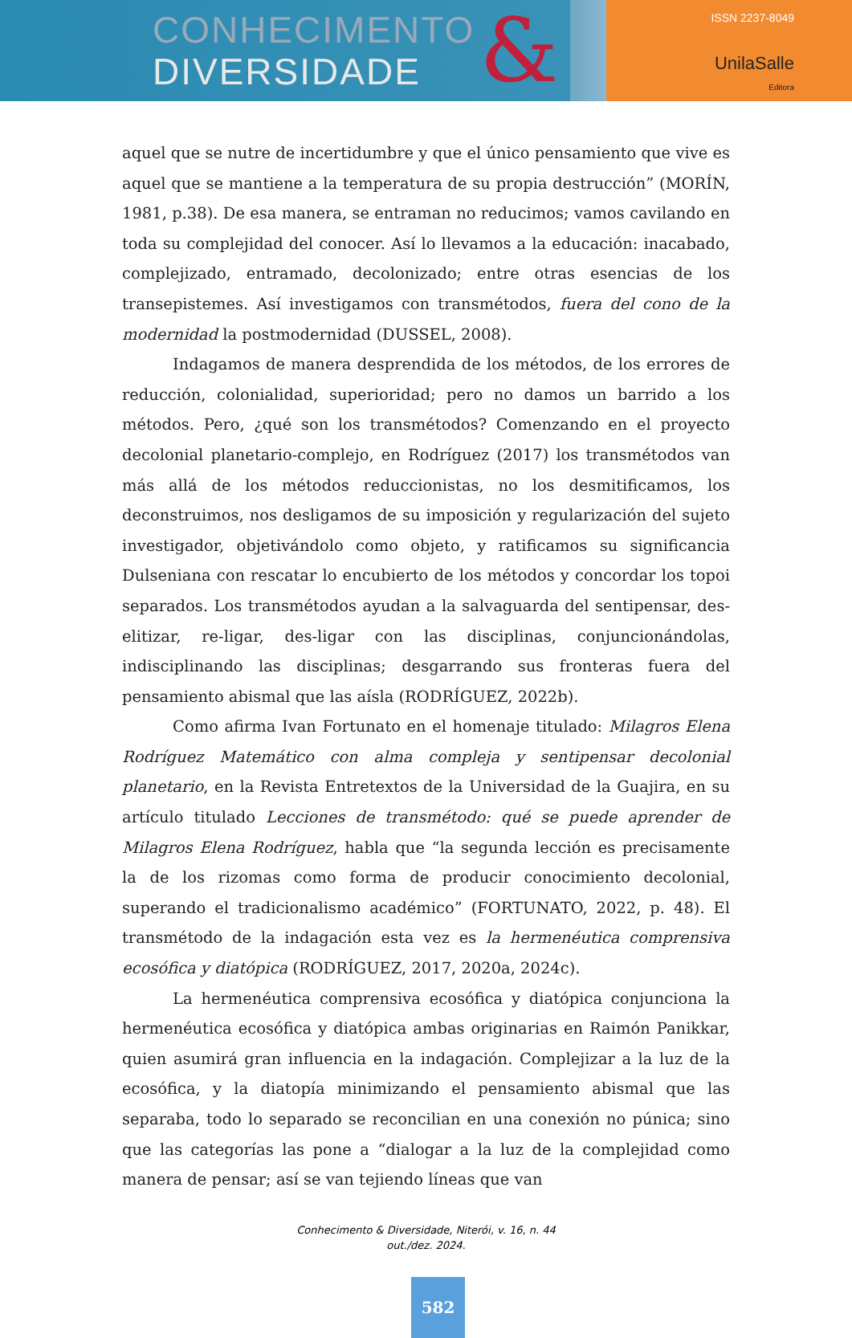CONHECIMENTO
DIVERSIDADE
&
ISSN 2237-8049
UnilaSalle
Editora
aquel que se nutre de incertidumbre y que el único pensamiento que vive es aquel que se mantiene a la temperatura de su propia destrucción” (MORÍN, 1981, p.38). De esa manera, se entraman no reducimos; vamos cavilando en toda su complejidad del conocer. Así lo llevamos a la educación: inacabado, complejizado, entramado, decolonizado; entre otras esencias de los transepistemes. Así investigamos con transmétodos, fuera del cono de la modernidad la postmodernidad (DUSSEL, 2008).
Indagamos de manera desprendida de los métodos, de los errores de reducción, colonialidad, superioridad; pero no damos un barrido a los métodos. Pero, ¿qué son los transmétodos? Comenzando en el proyecto decolonial planetario-complejo, en Rodríguez (2017) los transmétodos van más allá de los métodos reduccionistas, no los desmitificamos, los deconstruimos, nos desligamos de su imposición y regularización del sujeto investigador, objetivándolo como objeto, y ratificamos su significancia Dulseniana con rescatar lo encubierto de los métodos y concordar los topoi separados. Los transmétodos ayudan a la salvaguarda del sentipensar, des-elitizar, re-ligar, des-ligar con las disciplinas, conjuncionándolas, indisciplinando las disciplinas; desgarrando sus fronteras fuera del pensamiento abismal que las aísla (RODRÍGUEZ, 2022b).
Como afirma Ivan Fortunato en el homenaje titulado: Milagros Elena Rodríguez Matemático con alma compleja y sentipensar decolonial planetario, en la Revista Entretextos de la Universidad de la Guajira, en su artículo titulado Lecciones de transmétodo: qué se puede aprender de Milagros Elena Rodríguez, habla que “la segunda lección es precisamente la de los rizomas como forma de producir conocimiento decolonial, superando el tradicionalismo académico” (FORTUNATO, 2022, p. 48). El transmétodo de la indagación esta vez es la hermenéutica comprensiva ecosófica y diatópica (RODRÍGUEZ, 2017, 2020a, 2024c).
La hermenéutica comprensiva ecosófica y diatópica conjunciona la hermenéutica ecosófica y diatópica ambas originarias en Raimón Panikkar, quien asumirá gran influencia en la indagación. Complejizar a la luz de la ecosófica, y la diatopía minimizando el pensamiento abismal que las separaba, todo lo separado se reconcilian en una conexión no púnica; sino que las categorías las pone a “dialogar a la luz de la complejidad como manera de pensar; así se van tejiendo líneas que van
Conhecimento & Diversidade, Niterói, v. 16, n. 44
out./dez. 2024.
582